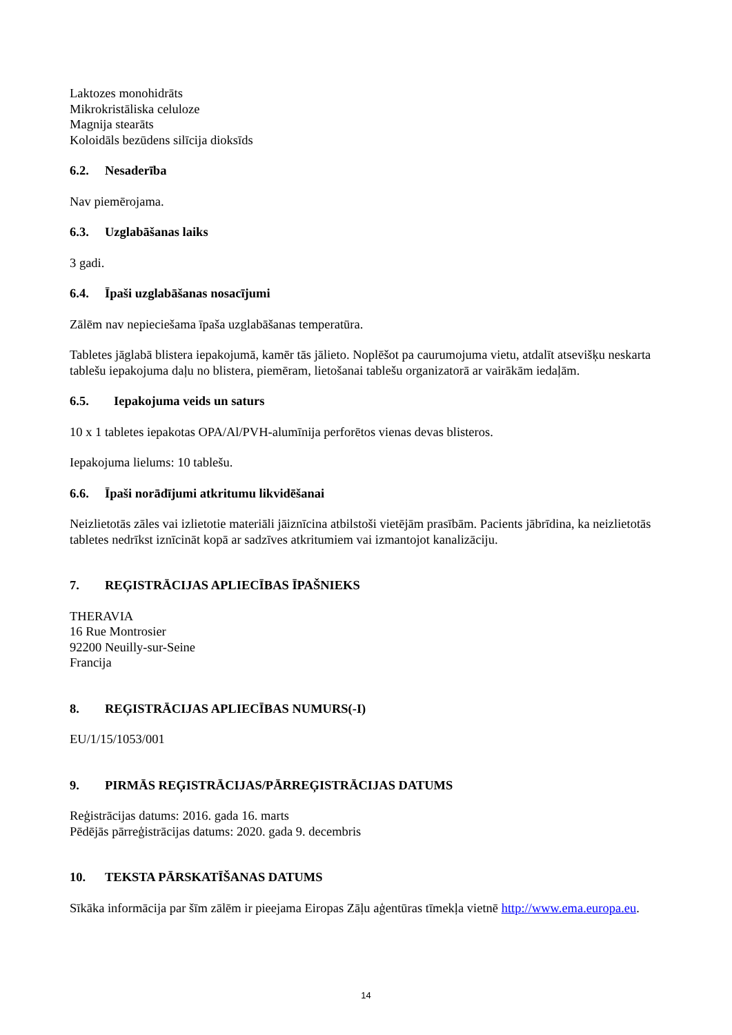Laktozes monohidrāts
Mikrokristāliska celuloze
Magnija stearāts
Koloidāls bezūdens silīcija dioksīds
6.2. Nesaderība
Nav piemērojama.
6.3. Uzglabāšanas laiks
3 gadi.
6.4. Īpaši uzglabāšanas nosacījumi
Zālēm nav nepieciešama īpaša uzglabāšanas temperatūra.
Tabletes jāglabā blistera iepakojumā, kamēr tās jālieto. Noplēšot pa caurumojuma vietu, atdalīt atsevišķu neskarta tablešu iepakojuma daļu no blistera, piemēram, lietošanai tablešu organizatorā ar vairākām iedaļām.
6.5. Iepakojuma veids un saturs
10 x 1 tabletes iepakotas OPA/Al/PVH-alumīnija perforētos vienas devas blisteros.
Iepakojuma lielums: 10 tablešu.
6.6. Īpaši norādījumi atkritumu likvidēšanai
Neizlietotās zāles vai izlietotie materiāli jāiznīcina atbilstoši vietējām prasībām. Pacients jābrīdina, ka neizlietotās tabletes nedrīkst iznīcināt kopā ar sadzīves atkritumiem vai izmantojot kanalizāciju.
7. REĢISTRĀCIJAS APLIECĪBAS ĪPAŠNIEKS
THERAVIA
16 Rue Montrosier
92200 Neuilly-sur-Seine
Francija
8. REĢISTRĀCIJAS APLIECĪBAS NUMURS(-I)
EU/1/15/1053/001
9. PIRMĀS REĢISTRĀCIJAS/PĀRREĢISTRĀCIJAS DATUMS
Reģistrācijas datums: 2016. gada 16. marts
Pēdējās pārreģistrācijas datums: 2020. gada 9. decembris
10. TEKSTA PĀRSKATĪŠANAS DATUMS
Sīkāka informācija par šīm zālēm ir pieejama Eiropas Zāļu aģentūras tīmekļa vietnē http://www.ema.europa.eu.
14